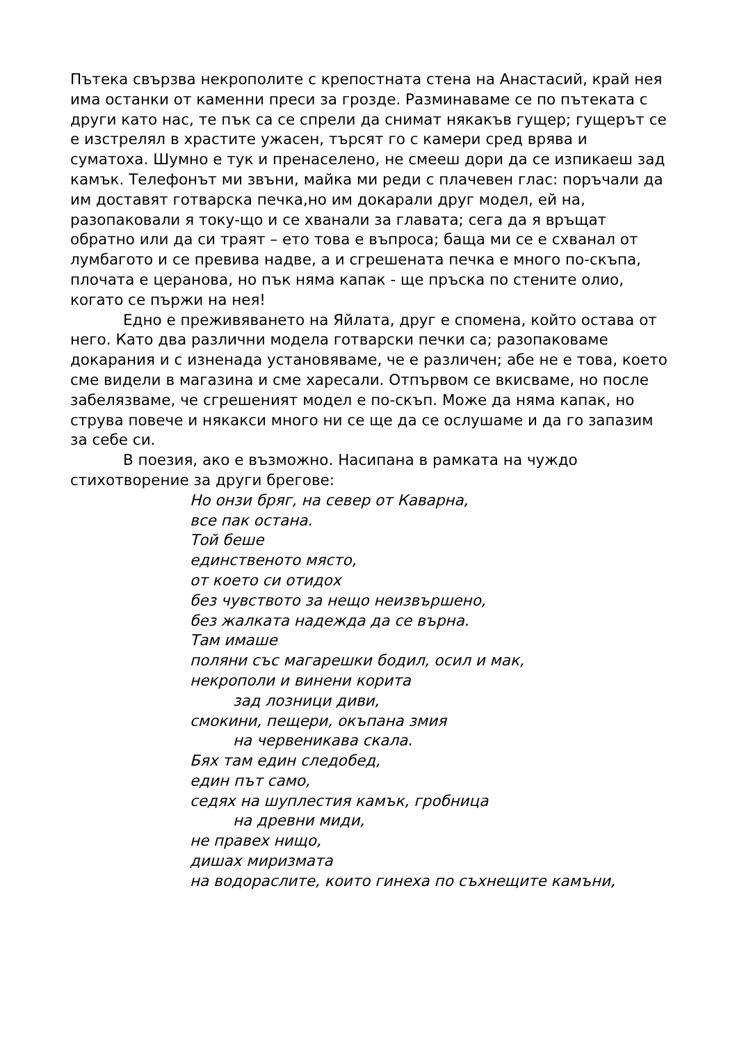Пътека свързва некрополите с крепостната стена на Анастасий, край нея има останки от каменни преси за грозде. Разминаваме се по пътеката с други като нас, те пък са се спрели да снимат някакъв гущер; гущерът се е изстрелял в храстите ужасен, търсят го с камери сред врява и суматоха. Шумно е тук и пренаселено, не смееш дори да се изпикаеш зад камък. Телефонът ми звъни, майка ми реди с плачевен глас: поръчали да им доставят готварска печка,но им докарали друг модел, ей на, разопаковали я току-що и се хванали за главата; сега да я връщат обратно или да си траят – ето това е въпроса; баща ми се е схванал от лумбагото и се превива надве, а и сгрешената печка е много по-скъпа, плочата е церанова, но пък няма капак - ще пръска по стените олио, когато се пържи на нея!
Едно е преживяването на Яйлата, друг е спомена, който остава от него. Като два различни модела готварски печки са; разопаковаме докарания и с изненада установяваме, че е различен; абе не е това, което сме видели в магазина и сме харесали. Отпървом се вкисваме, но после забелязваме, че сгрешеният модел е по-скъп. Може да няма капак, но струва повече и някакси много ни се ще да се ослушаме и да го запазим за себе си.
В поезия, ако е възможно. Насипана в рамката на чуждо стихотворение за други брегове:
Но онзи бряг, на север от Каварна,
все пак остана.
Той беше
единственото място,
от което си отидох
без чувството за нещо неизвършено,
без жалката надежда да се върна.
Там имаше
поляни със магарешки бодил, осил и мак,
некрополи и винени корита
зад лозници диви,
смокини, пещери, окъпана змия
на червеникава скала.
Бях там един следобед,
един път само,
седях на шуплестия камък, гробница
на древни миди,
не правех нищо,
дишах миризмата
на водораслите, които гинеха по съхнещите камъни,